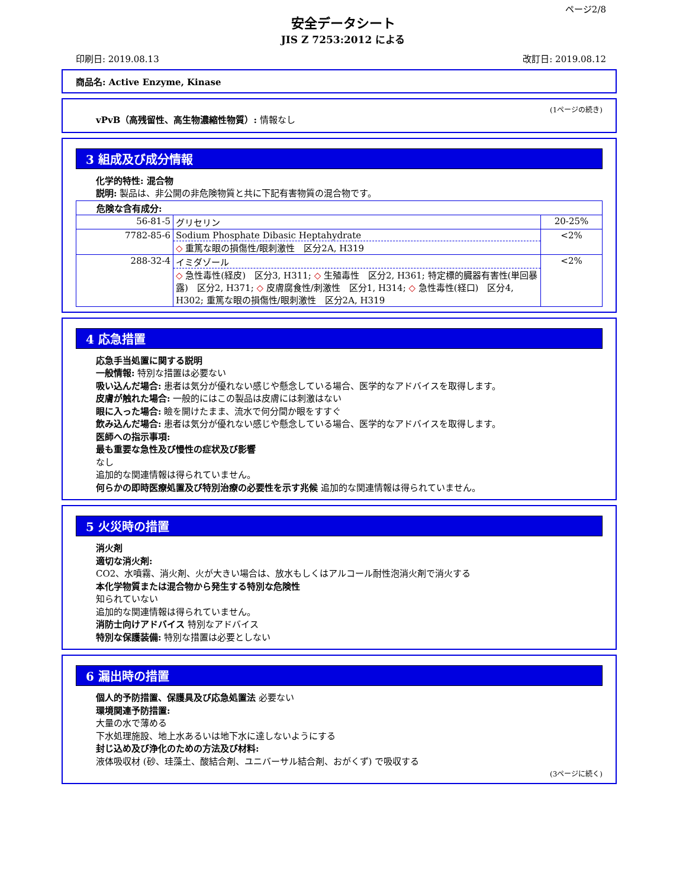ページ2/8
安全データシート
JIS Z 7253:2012 による
印刷日: 2019.08.13 改訂日: 2019.08.12
商品名: Active Enzyme, Kinase
(1ページの続き)
vPvB（高残留性、高生物濃縮性物質）: 情報なし
3 組成及び成分情報
化学的特性: 混合物
説明: 製品は、非公開の非危険物質と共に下記有害物質の混合物です。
| 危険な含有成分: | | |
| 56-81-5 | グリセリン | 20-25% |
| 7782-85-6 | Sodium Phosphate Dibasic Heptahydrate ◇ 重篤な眼の損傷性/眼刺激性 区分2A, H319 | <2% |
| 288-32-4 | イミダゾール ◇ 急性毒性(経皮) 区分3, H311; ◇ 生殖毒性 区分2, H361; 特定標的臓器有害性(単回暴露) 区分2, H371; ◇ 皮膚腐食性/刺激性 区分1, H314; ◇ 急性毒性(経口) 区分4, H302; 重篤な眼の損傷性/眼刺激性 区分2A, H319 | <2% |
4 応急措置
応急手当処置に関する説明
一般情報: 特別な措置は必要ない
吸い込んだ場合: 患者は気分が優れない感じや懸念している場合、医学的なアドバイスを取得します。
皮膚が触れた場合: 一般的にはこの製品は皮膚には刺激はない
眼に入った場合: 瞼を開けたまま、流水で何分間か眼をすすぐ
飲み込んだ場合: 患者は気分が優れない感じや懸念している場合、医学的なアドバイスを取得します。
医師への指示事項:
最も重要な急性及び慢性の症状及び影響
なし
追加的な関連情報は得られていません。
何らかの即時医療処置及び特別治療の必要性を示す兆候 追加的な関連情報は得られていません。
5 火災時の措置
消火剤
適切な消火剤:
CO2、水噴霧、消火剤、火が大きい場合は、放水もしくはアルコール耐性泡消火剤で消火する
本化学物質または混合物から発生する特別な危険性
知られていない
追加的な関連情報は得られていません。
消防士向けアドバイス 特別なアドバイス
特別な保護装備: 特別な措置は必要としない
6 漏出時の措置
個人的予防措置、保護具及び応急処置法 必要ない
環境関連予防措置:
大量の水で薄める
下水処理施設、地上水あるいは地下水に達しないようにする
封じ込め及び浄化のための方法及び材料:
液体吸収材 (砂、珪藻土、酸結合剤、ユニバーサル結合剤、おがくず) で吸収する
(3ページに続く)